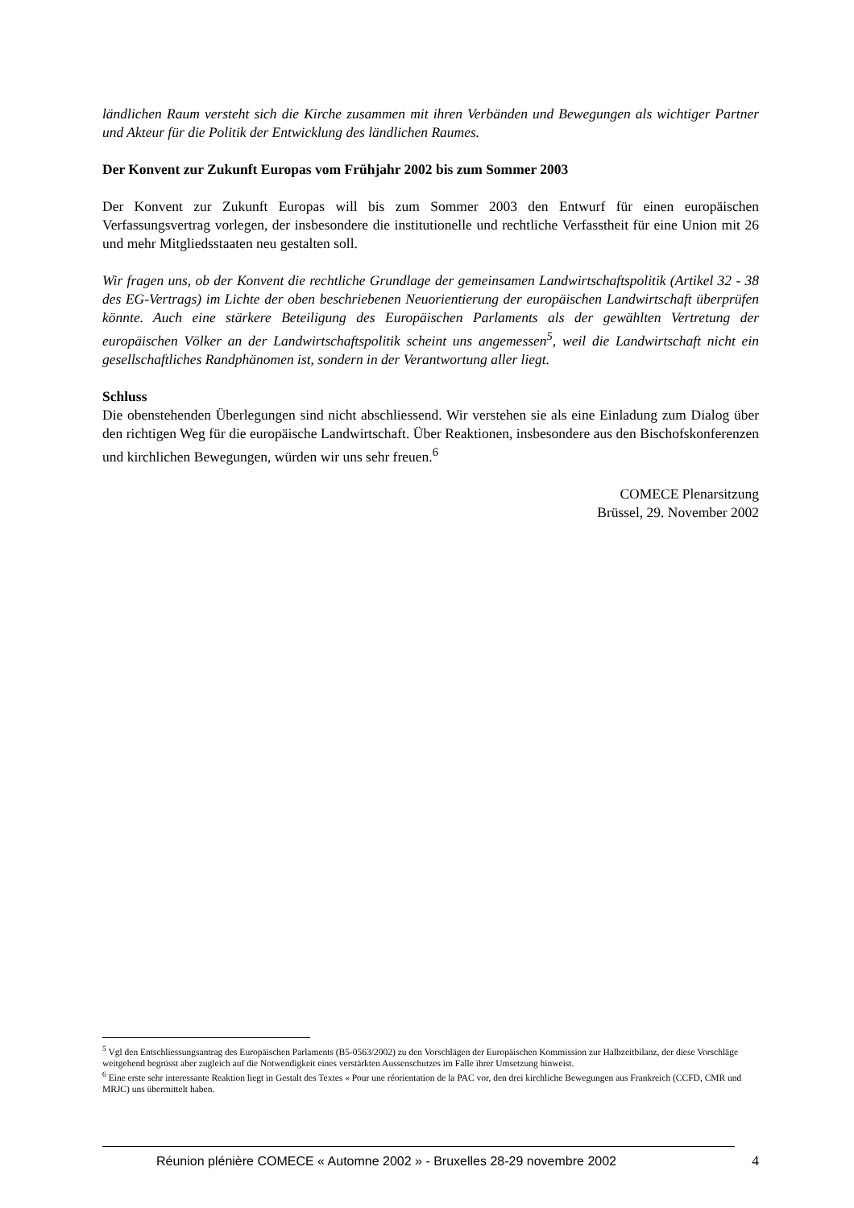ländlichen Raum versteht sich die Kirche zusammen mit ihren Verbänden und Bewegungen als wichtiger Partner und Akteur für die Politik der Entwicklung des ländlichen Raumes.
Der Konvent zur Zukunft Europas vom Frühjahr 2002 bis zum Sommer 2003
Der Konvent zur Zukunft Europas will bis zum Sommer 2003 den Entwurf für einen europäischen Verfassungsvertrag vorlegen, der insbesondere die institutionelle und rechtliche Verfasstheit für eine Union mit 26 und mehr Mitgliedsstaaten neu gestalten soll.
Wir fragen uns, ob der Konvent die rechtliche Grundlage der gemeinsamen Landwirtschaftspolitik (Artikel 32 - 38 des EG-Vertrags) im Lichte der oben beschriebenen Neuorientierung der europäischen Landwirtschaft überprüfen könnte. Auch eine stärkere Beteiligung des Europäischen Parlaments als der gewählten Vertretung der europäischen Völker an der Landwirtschaftspolitik scheint uns angemessen<sup>5</sup>, weil die Landwirtschaft nicht ein gesellschaftliches Randphänomen ist, sondern in der Verantwortung aller liegt.
Schluss
Die obenstehenden Überlegungen sind nicht abschliessend. Wir verstehen sie als eine Einladung zum Dialog über den richtigen Weg für die europäische Landwirtschaft. Über Reaktionen, insbesondere aus den Bischofskonferenzen und kirchlichen Bewegungen, würden wir uns sehr freuen.<sup>6</sup>
COMECE Plenarsitzung
Brüssel, 29. November 2002
<sup>5</sup> Vgl den Entschliessungsantrag des Europäischen Parlaments (B5-0563/2002) zu den Vorschlägen der Europäischen Kommission zur Halbzeitbilanz, der diese Vorschläge weitgehend begrüsst aber zugleich auf die Notwendigkeit eines verstärkten Aussenschutzes im Falle ihrer Umsetzung hinweist.
<sup>6</sup> Eine erste sehr interessante Reaktion liegt in Gestalt des Textes « Pour une réorientation de la PAC vor, den drei kirchliche Bewegungen aus Frankreich (CCFD, CMR und MRJC) uns übermittelt haben.
Réunion plénière COMECE « Automne 2002 » - Bruxelles 28-29 novembre 2002 4